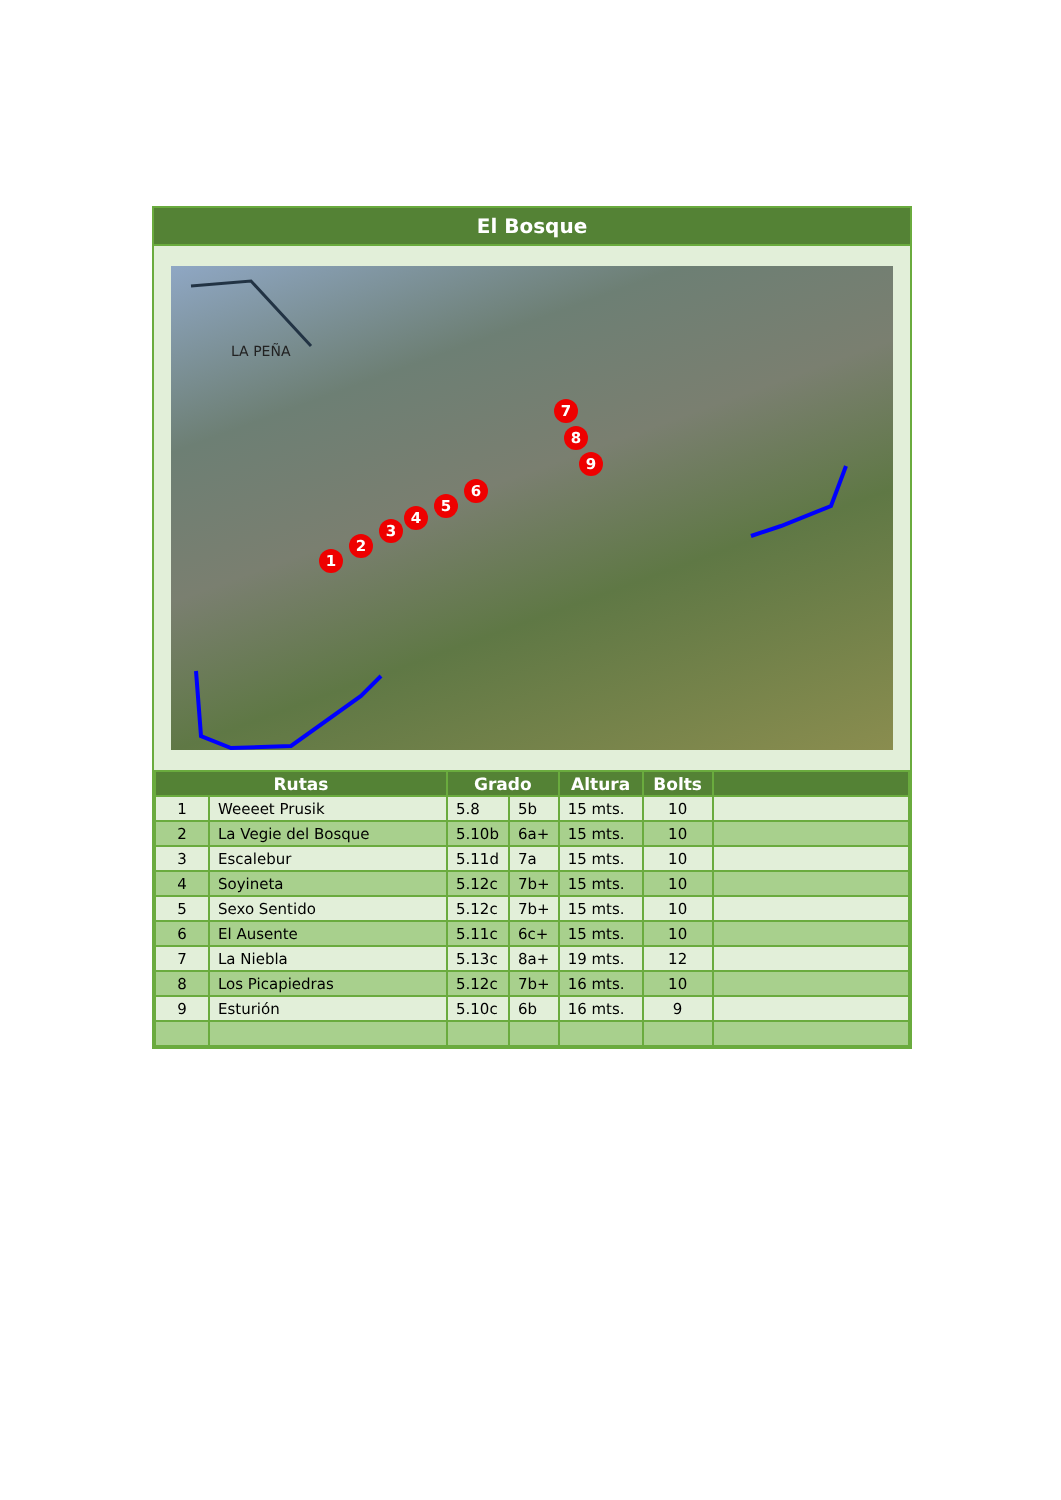El Bosque
LA PEÑA
1
2
3
4
5
6
7
8
9
| Rutas | | Grado | | Altura | Bolts | |
| --- | --- | --- | --- | --- | --- | --- |
| 1 | Weeeet Prusik | 5.8 | 5b | 15 mts. | 10 | |
| 2 | La Vegie del Bosque | 5.10b | 6a+ | 15 mts. | 10 | |
| 3 | Escalebur | 5.11d | 7a | 15 mts. | 10 | |
| 4 | Soyineta | 5.12c | 7b+ | 15 mts. | 10 | |
| 5 | Sexo Sentido | 5.12c | 7b+ | 15 mts. | 10 | |
| 6 | El Ausente | 5.11c | 6c+ | 15 mts. | 10 | |
| 7 | La Niebla | 5.13c | 8a+ | 19 mts. | 12 | |
| 8 | Los Picapiedras | 5.12c | 7b+ | 16 mts. | 10 | |
| 9 | Esturión | 5.10c | 6b | 16 mts. | 9 | |